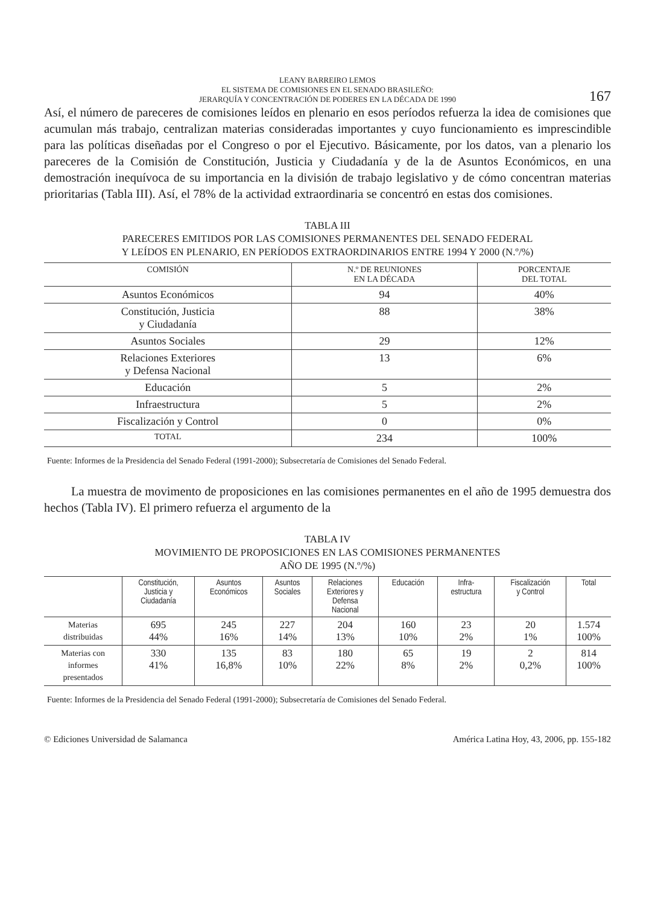LEANY BARREIRO LEMOS
EL SISTEMA DE COMISIONES EN EL SENADO BRASILEÑO:
JERARQUÍA Y CONCENTRACIÓN DE PODERES EN LA DÉCADA DE 1990
167
Así, el número de pareceres de comisiones leídos en plenario en esos períodos refuerza la idea de comisiones que acumulan más trabajo, centralizan materias consideradas importantes y cuyo funcionamiento es imprescindible para las políticas diseñadas por el Congreso o por el Ejecutivo. Básicamente, por los datos, van a plenario los pareceres de la Comisión de Constitución, Justicia y Ciudadanía y de la de Asuntos Económicos, en una demostración inequívoca de su importancia en la división de trabajo legislativo y de cómo concentran materias prioritarias (Tabla III). Así, el 78% de la actividad extraordinaria se concentró en estas dos comisiones.
TABLA III
PARECERES EMITIDOS POR LAS COMISIONES PERMANENTES DEL SENADO FEDERAL
Y LEÍDOS EN PLENARIO, EN PERÍODOS EXTRAORDINARIOS ENTRE 1994 Y 2000 (N.º/%)
| COMISIÓN | N.º DE REUNIONES EN LA DÉCADA | PORCENTAJE DEL TOTAL |
| --- | --- | --- |
| Asuntos Económicos | 94 | 40% |
| Constitución, Justicia y Ciudadanía | 88 | 38% |
| Asuntos Sociales | 29 | 12% |
| Relaciones Exteriores y Defensa Nacional | 13 | 6% |
| Educación | 5 | 2% |
| Infraestructura | 5 | 2% |
| Fiscalización y Control | 0 | 0% |
| TOTAL | 234 | 100% |
Fuente: Informes de la Presidencia del Senado Federal (1991-2000); Subsecretaría de Comisiones del Senado Federal.
La muestra de movimento de proposiciones en las comisiones permanentes en el año de 1995 demuestra dos hechos (Tabla IV). El primero refuerza el argumento de la
TABLA IV
MOVIMIENTO DE PROPOSICIONES EN LAS COMISIONES PERMANENTES
AÑO DE 1995 (N.º/%)
| | Constitución, Justicia y Ciudadanía | Asuntos Económicos | Asuntos Sociales | Relaciones Exteriores y Defensa Nacional | Educación | Infra- estructura | Fiscalización y Control | Total |
| --- | --- | --- | --- | --- | --- | --- | --- | --- |
| Materias distribuidas | 695 44% | 245 16% | 227 14% | 204 13% | 160 10% | 23 2% | 20 1% | 1.574 100% |
| Materias con informes presentados | 330 41% | 135 16,8% | 83 10% | 180 22% | 65 8% | 19 2% | 2 0,2% | 814 100% |
Fuente: Informes de la Presidencia del Senado Federal (1991-2000); Subsecretaría de Comisiones del Senado Federal.
© Ediciones Universidad de Salamanca América Latina Hoy, 43, 2006, pp. 155-182